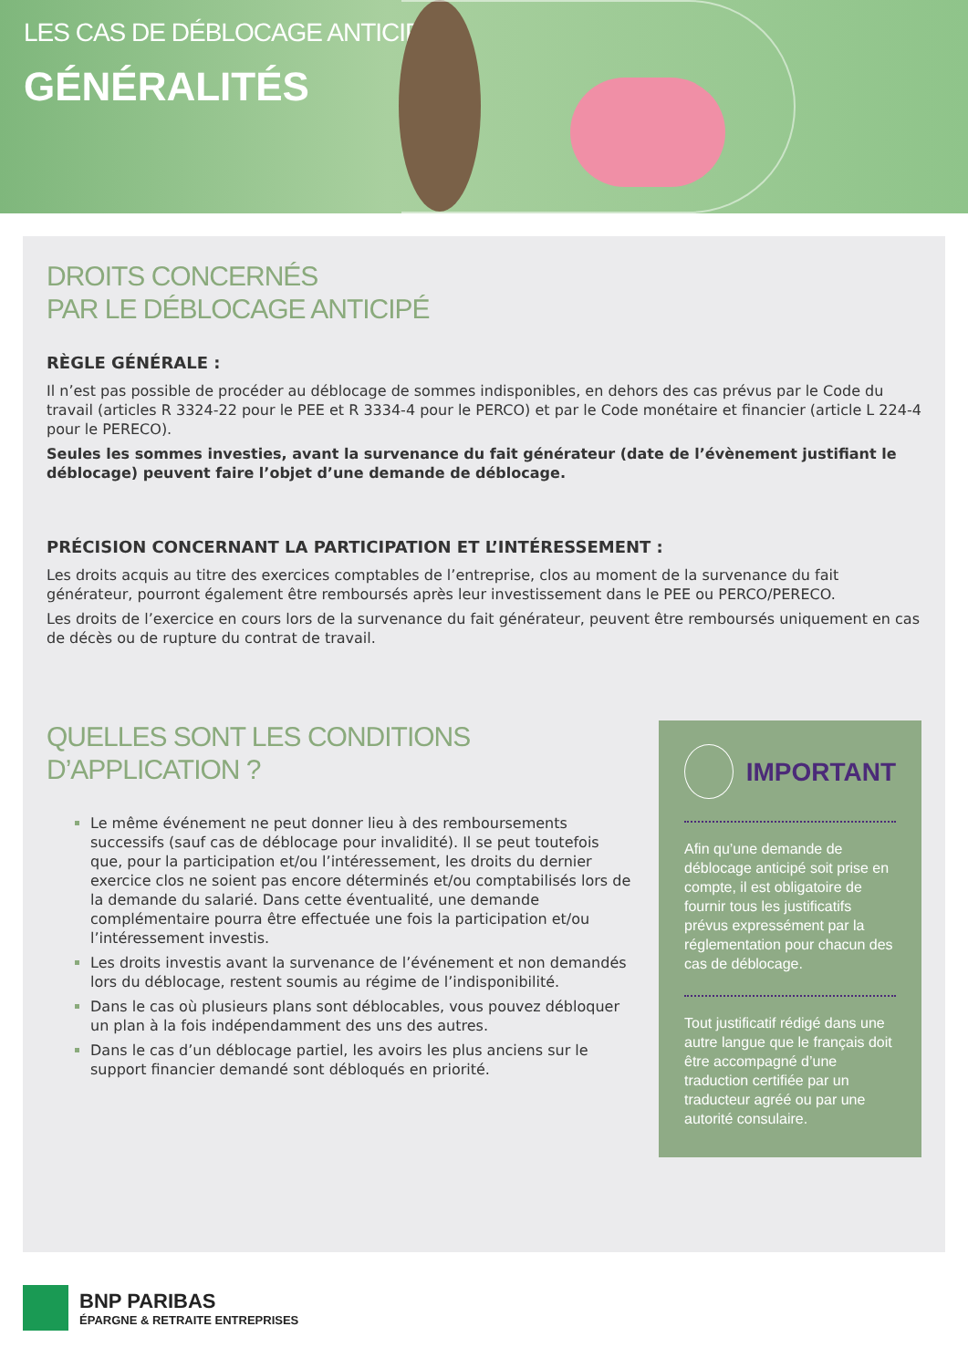LES CAS DE DÉBLOCAGE ANTICIPÉS
GÉNÉRALITÉS
DROITS CONCERNÉS
PAR LE DÉBLOCAGE ANTICIPÉ
RÈGLE GÉNÉRALE :
Il n’est pas possible de procéder au déblocage de sommes indisponibles, en dehors des cas prévus par le Code du travail (articles R 3324-22 pour le PEE et R 3334-4 pour le PERCO) et par le Code monétaire et financier (article L 224-4 pour le PERECO).
Seules les sommes investies, avant la survenance du fait générateur (date de l’évènement justifiant le déblocage) peuvent faire l’objet d’une demande de déblocage.
PRÉCISION CONCERNANT LA PARTICIPATION ET L’INTÉRESSEMENT :
Les droits acquis au titre des exercices comptables de l’entreprise, clos au moment de la survenance du fait générateur, pourront également être remboursés après leur investissement dans le PEE ou PERCO/PERECO.
Les droits de l’exercice en cours lors de la survenance du fait générateur, peuvent être remboursés uniquement en cas de décès ou de rupture du contrat de travail.
QUELLES SONT LES CONDITIONS D’APPLICATION ?
Le même événement ne peut donner lieu à des remboursements successifs (sauf cas de déblocage pour invalidité). Il se peut toutefois que, pour la participation et/ou l’intéressement, les droits du dernier exercice clos ne soient pas encore déterminés et/ou comptabilisés lors de la demande du salarié. Dans cette éventualité, une demande complémentaire pourra être effectuée une fois la participation et/ou l’intéressement investis.
Les droits investis avant la survenance de l’événement et non demandés lors du déblocage, restent soumis au régime de l’indisponibilité.
Dans le cas où plusieurs plans sont déblocables, vous pouvez débloquer un plan à la fois indépendamment des uns des autres.
Dans le cas d’un déblocage partiel, les avoirs les plus anciens sur le support financier demandé sont débloqués en priorité.
IMPORTANT
Afin qu’une demande de déblocage anticipé soit prise en compte, il est obligatoire de fournir tous les justificatifs prévus expressément par la réglementation pour chacun des cas de déblocage.
Tout justificatif rédigé dans une autre langue que le français doit être accompagné d’une traduction certifiée par un traducteur agréé ou par une autorité consulaire.
BNP PARIBAS
ÉPARGNE & RETRAITE ENTREPRISES